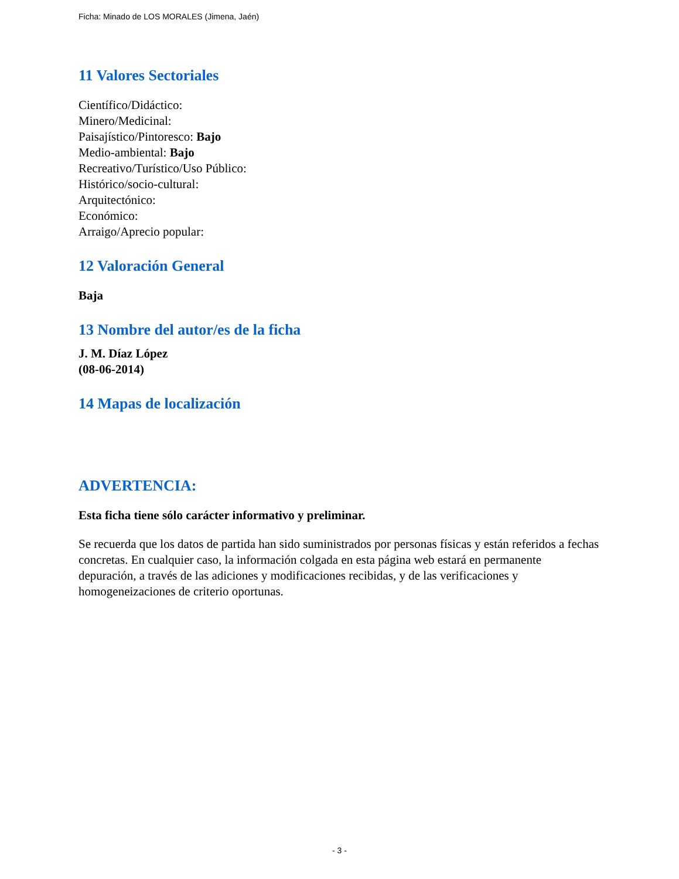Ficha: Minado de LOS MORALES (Jimena, Jaén)
11 Valores Sectoriales
Científico/Didáctico:
Minero/Medicinal:
Paisajístico/Pintoresco: Bajo
Medio-ambiental: Bajo
Recreativo/Turístico/Uso Público:
Histórico/socio-cultural:
Arquitectónico:
Económico:
Arraigo/Aprecio popular:
12 Valoración General
Baja
13 Nombre del autor/es de la ficha
J. M. Díaz López
(08-06-2014)
14 Mapas de localización
ADVERTENCIA:
Esta ficha tiene sólo carácter informativo y preliminar.
Se recuerda que los datos de partida han sido suministrados por personas físicas y están referidos a fechas concretas. En cualquier caso, la información colgada en esta página web estará en permanente depuración, a través de las adiciones y modificaciones recibidas, y de las verificaciones y homogeneizaciones de criterio oportunas.
- 3 -